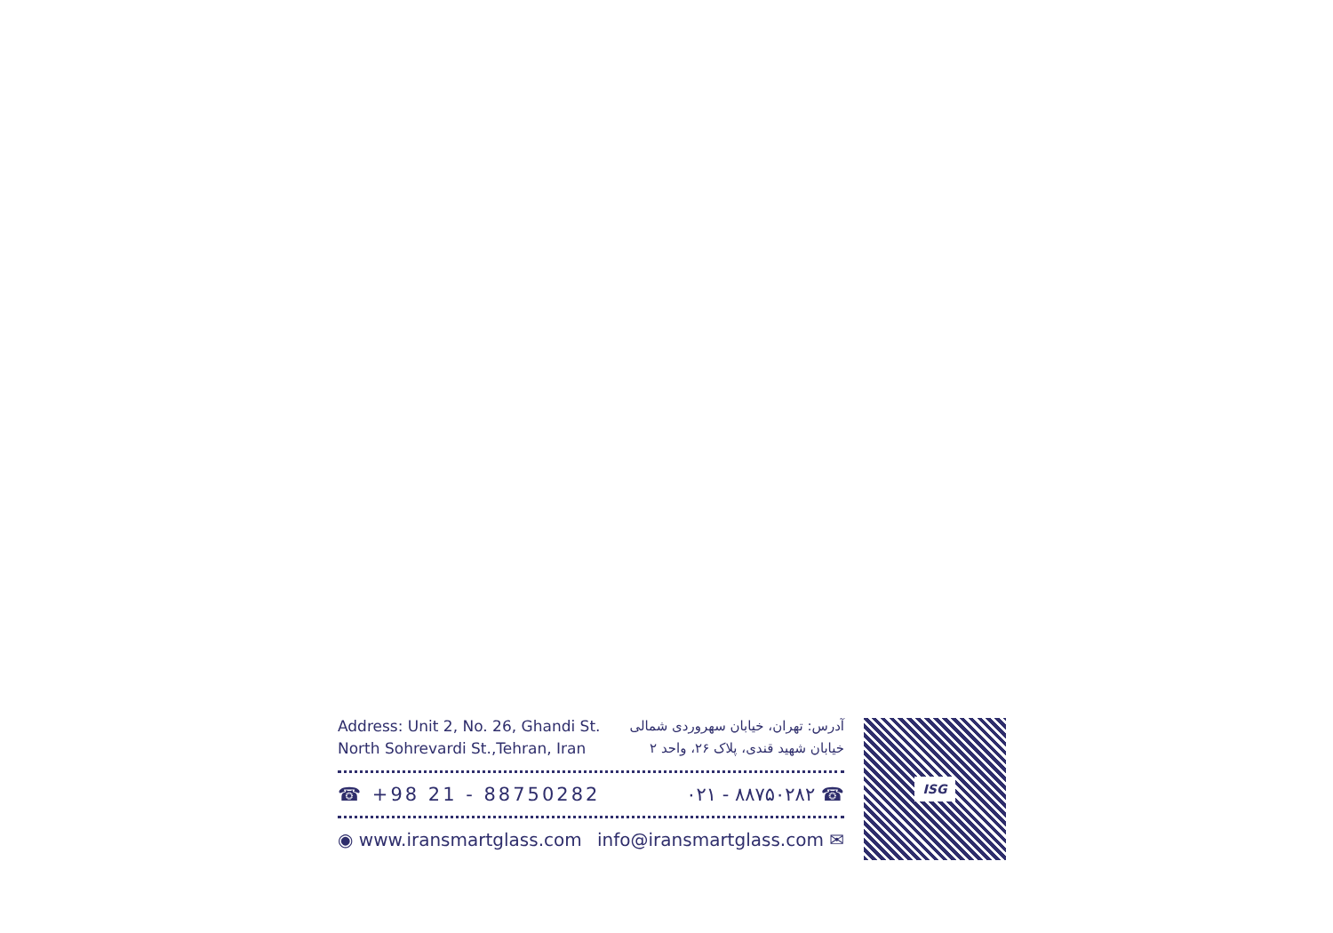Address: Unit 2, No. 26, Ghandi St.
North Sohrevardi St.,Tehran, Iran
آدرس: تهران، خیابان سهروردی شمالی
خیابان شهید قندی، پلاک ۲۶، واحد ۲
☎ +98 21 - 88750282 ۰۲۱ - ۸۸۷۵۰۲۸۲ ☎
◉ www.iransmartglass.com info@iransmartglass.com ✉
ISG